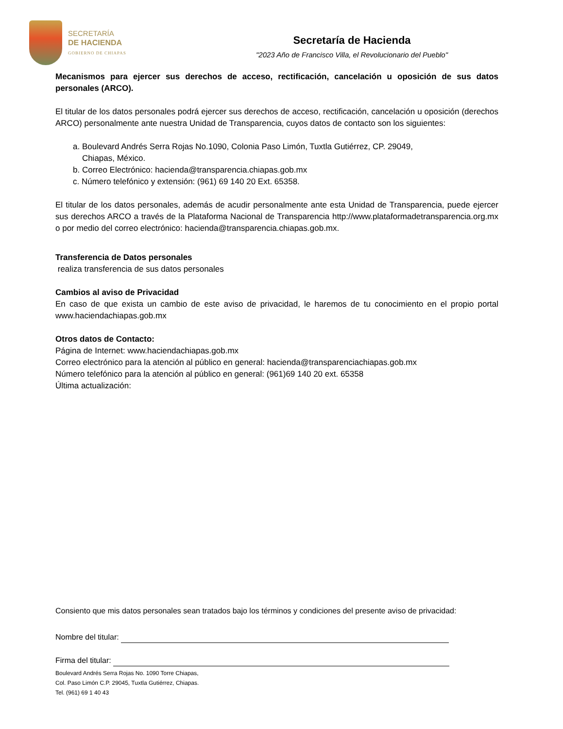SECRETARÍA
DE HACIENDA
GOBIERNO DE CHIAPAS
Secretaría de Hacienda
"2023 Año de Francisco Villa, el Revolucionario del Pueblo"
Mecanismos para ejercer sus derechos de acceso, rectificación, cancelación u oposición de sus datos personales (ARCO).
El titular de los datos personales podrá ejercer sus derechos de acceso, rectificación, cancelación u oposición (derechos ARCO) personalmente ante nuestra Unidad de Transparencia, cuyos datos de contacto son los siguientes:
a. Boulevard Andrés Serra Rojas No.1090, Colonia Paso Limón, Tuxtla Gutiérrez, CP. 29049,
Chiapas, México.
b. Correo Electrónico: hacienda@transparencia.chiapas.gob.mx
c. Número telefónico y extensión: (961) 69 140 20 Ext. 65358.
El titular de los datos personales, además de acudir personalmente ante esta Unidad de Transparencia, puede ejercer sus derechos ARCO a través de la Plataforma Nacional de Transparencia http://www.plataformadetransparencia.org.mx o por medio del correo electrónico: hacienda@transparencia.chiapas.gob.mx.
Transferencia de Datos personales
realiza transferencia de sus datos personales
Cambios al aviso de Privacidad
En caso de que exista un cambio de este aviso de privacidad, le haremos de tu conocimiento en el propio portal www.haciendachiapas.gob.mx
Otros datos de Contacto:
Página de Internet: www.haciendachiapas.gob.mx
Correo electrónico para la atención al público en general: hacienda@transparenciachiapas.gob.mx
Número telefónico para la atención al público en general: (961)69 140 20 ext. 65358
Última actualización:
Consiento que mis datos personales sean tratados bajo los términos y condiciones del presente aviso de privacidad:
Nombre del titular:
Firma del titular:
Boulevard Andrés Serra Rojas No. 1090 Torre Chiapas,
Col. Paso Limón C.P. 29045, Tuxtla Gutiérrez, Chiapas.
Tel. (961) 69 1 40 43